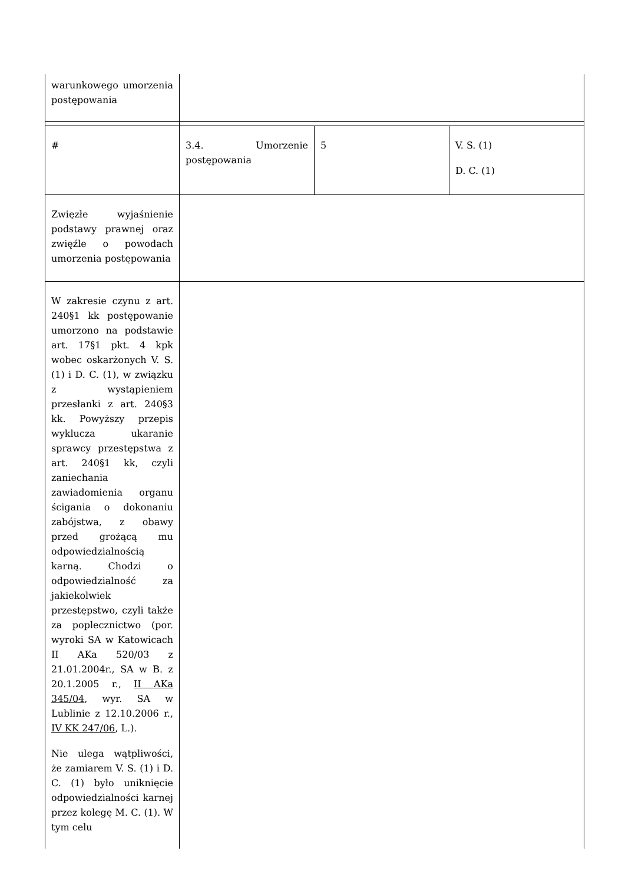| warunkowego umorzenia postępowania | | | |
| # | 3.4. Umorzenie postępowania | 5 | V. S. (1) D. C. (1) |
| Zwięzłe wyjaśnienie podstawy prawnej oraz zwięźle o powodach umorzenia postępowania | | | |
| W zakresie czynu z art. 240§1 kk postępowanie umorzono na podstawie art. 17§1 pkt. 4 kpk wobec oskarżonych V. S. (1) i D. C. (1), w związku z wystąpieniem przesłanki z art. 240§3 kk. Powyższy przepis wyklucza ukaranie sprawcy przestępstwa z art. 240§1 kk, czyli zaniechania zawiadomienia organu ścigania o dokonaniu zabójstwa, z obawy przed grożącą mu odpowiedzialnością karną. Chodzi o odpowiedzialność za jakiekolwiek przestępstwo, czyli także za poplecznictwo (por. wyroki SA w Katowicach II AKa 520/03 z 21.01.2004r., SA w B. z 20.1.2005 r., II AKa 345/04 , wyr. SA w Lublinie z 12.10.2006 r., IV KK 247/06 , L.). Nie ulega wątpliwości, że zamiarem V. S. (1) i D. C. (1) było uniknięcie odpowiedzialności karnej przez kolegę M. C. (1). W tym celu | | | |